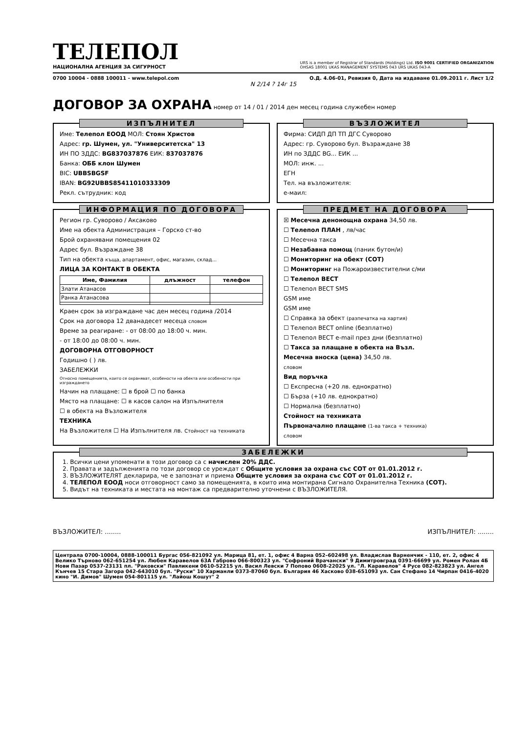ТЕЛЕПОЛ
НАЦИОНАЛНА АГЕНЦИЯ ЗА СИГУРНОСТ
URS is a member of Registrar of Standards (Holdings) Ltd. ISO 9001 CERTIFIED ORGANIZATION
OHSAS 18001 UKAS MANAGEMENT SYSTEMS 043 URS UKAS 043-A
0700 10004 - 0888 100011 - www.telepol.com О.Д. 4.06-01, Ревизия 0, Дата на издаване 01.09.2011 г. Лист 1/2
N 2/14 ? 14г 15
ДОГОВОР ЗА ОХРАНА
номер от 14 / 01 / 2014 ден месец година служебен номер
ИЗПЪЛНИТЕЛ
Име: Телепол ЕООД МОЛ: Стоян Христов
Адрес: гр. Шумен, ул. "Университетска" 13
ИН ПО ЗДДС: BG837037876 ЕИК: 837037876
Банка: ОББ клон Шумен
BIC: UBBSBGSF
IBAN: BG92UBBS85411010333309
Рекл. сътрудник: код
ВЪЗЛОЖИТЕЛ
Фирма: СИДП ДП ТП ДГС Суворово
Адрес: гр. Суворово бул. Възраждане 38
ИН по ЗДДС BG... ЕИК ...
МОЛ: инж. ...
ЕГН
Тел. на възложителя:
е-маил:
ИНФОРМАЦИЯ ПО ДОГОВОРА
Регион гр. Суворово / Аксаково
Име на обекта Администрация – Горско ст-во
Брой охранявани помещения 02
Адрес бул. Възраждане 38
Тип на обекта къща, апартамент, офис, магазин, склад...
ЛИЦА ЗА КОНТАКТ В ОБЕКТА
| Име, Фамилия | длъжност | телефон |
| --- | --- | --- |
| Злати Атанасов | | |
| Ранка Атанасова | | |
Краен срок за изграждане час ден месец година /2014
Срок на договора 12 дванадесет месеца словом
Време за реагиране: - от 08:00 до 18:00 ч. мин.
- от 18:00 до 08:00 ч. мин.
ДОГОВОРНА ОТГОВОРНОСТ
Годишно ( ) лв.
ЗАБЕЛЕЖКИ
Относно помещенията, които се охраняват, особености на обекта или особености при изграждането
Начин на плащане: ☐ в брой ☐ по банка
Място на плащане: ☐ в касов салон на Изпълнителя
☐ в обекта на Възложителя
ТЕХНИКА
На Възложителя ☐ На Изпълнителя лв. Стойност на техниката
ПРЕДМЕТ НА ДОГОВОРА
☒ Месечна денонощна охрана 34,50 лв.
☐ Телепол ПЛАН , лв/час
☐ Месечна такса
☐ Незабавна помощ (паник бутон/и)
☐ Мониторинг на обект (СОТ)
☐ Мониторинг на Пожароизвестителни с/ми
☐ Телепол ВЕСТ
☐ Телепол ВЕСТ SMS
GSM име
GSM име
☐ Справка за обект (разпечатка на хартия)
☐ Телепол ВЕСТ online (безплатно)
☐ Телепол ВЕСТ e-mail през дни (безплатно)
☐ Такса за плащане в обекта на Възл.
Месечна вноска (цена) 34,50 лв.
словом
Вид поръчка
☐ Експресна (+20 лв. еднократно)
☐ Бърза (+10 лв. еднократно)
☐ Нормална (безплатно)
Стойност на техниката
Първоначално плащане (1-ва такса + техника)
словом
ЗАБЕЛЕЖКИ
1. Всички цени упоменати в този договор са с начислен 20% ДДС.
2. Правата и задълженията по този договор се уреждат с Общите условия за охрана със СОТ от 01.01.2012 г.
3. ВЪЗЛОЖИТЕЛЯТ декларира, че е запознат и приема Общите условия за охрана със СОТ от 01.01.2012 г.
4. ТЕЛЕПОЛ ЕООД носи отговорност само за помещенията, в които има монтирана Сигнало Охранителна Техника (СОТ).
5. Видът на техниката и местата на монтаж са предварително уточнени с ВЪЗЛОЖИТЕЛЯ.
ВЪЗЛОЖИТЕЛ: ........ ИЗПЪЛНИТЕЛ: ........
Централа 0700-10004, 0888-100011 Бургас 056-821092 ул. Марица 81, ет. 1, офис 4 Варна 052–602498 ул. Владислав Варненчик - 110, ет. 2, офис 4 Велико Търново 062-651254 ул. Любен Каравелов 63А Габрово 066-800323 ул. "Софроний Врачански" 9 Димитровград 0391-66699 ул. Ромен Ролан 4Б Нови Пазар 0537-23131 пл. "Раковски" Павликени 0610-52215 ул. Васил Левски 7 Попово 0608-22025 ул. "Л. Каравелов" 4 Русе 082-823823 ул. Ангел Кънчев 15 Стара Загора 042-643010 бул. "Руски" 10 Харманли 0373-87060 бул. България 46 Хасково 038-651093 ул. Сан Стефано 14 Чирпан 0416-4020 кино "И. Димов" Шумен 054-801115 ул. "Лайош Кошут" 2